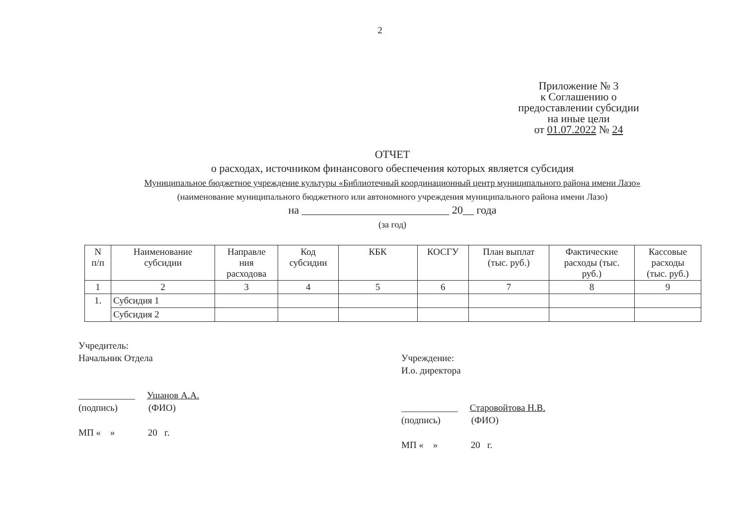2
Приложение № 3
к Соглашению о
предоставлении субсидии
на иные цели
от 01.07.2022 № 24
ОТЧЕТ
о расходах, источником финансового обеспечения которых является субсидия
Муниципальное бюджетное учреждение культуры «Библиотечный координационный центр муниципального района имени Лазо»
(наименование муниципального бюджетного или автономного учреждения муниципального района имени Лазо)
на ___________________________ 20__ года
(за год)
| N п/п | Наименование субсидии | Направле ния расходова | Код субсидии | КБК | КОСГУ | План выплат (тыс. руб.) | Фактические расходы (тыс. руб.) | Кассовые расходы (тыс. руб.) |
| --- | --- | --- | --- | --- | --- | --- | --- | --- |
| 1 | 2 | 3 | 4 | 5 | 6 | 7 | 8 | 9 |
| 1. | Субсидия 1 | | | | | | | |
| | Субсидия 2 | | | | | | | |
Учредитель:
Начальник Отдела
____________ Ушанов А.А.
(подпись) (ФИО)
МП « » 20 г.
Учреждение:
И.о. директора
____________ Старовойтова Н.В.
(подпись) (ФИО)
МП « » 20 г.